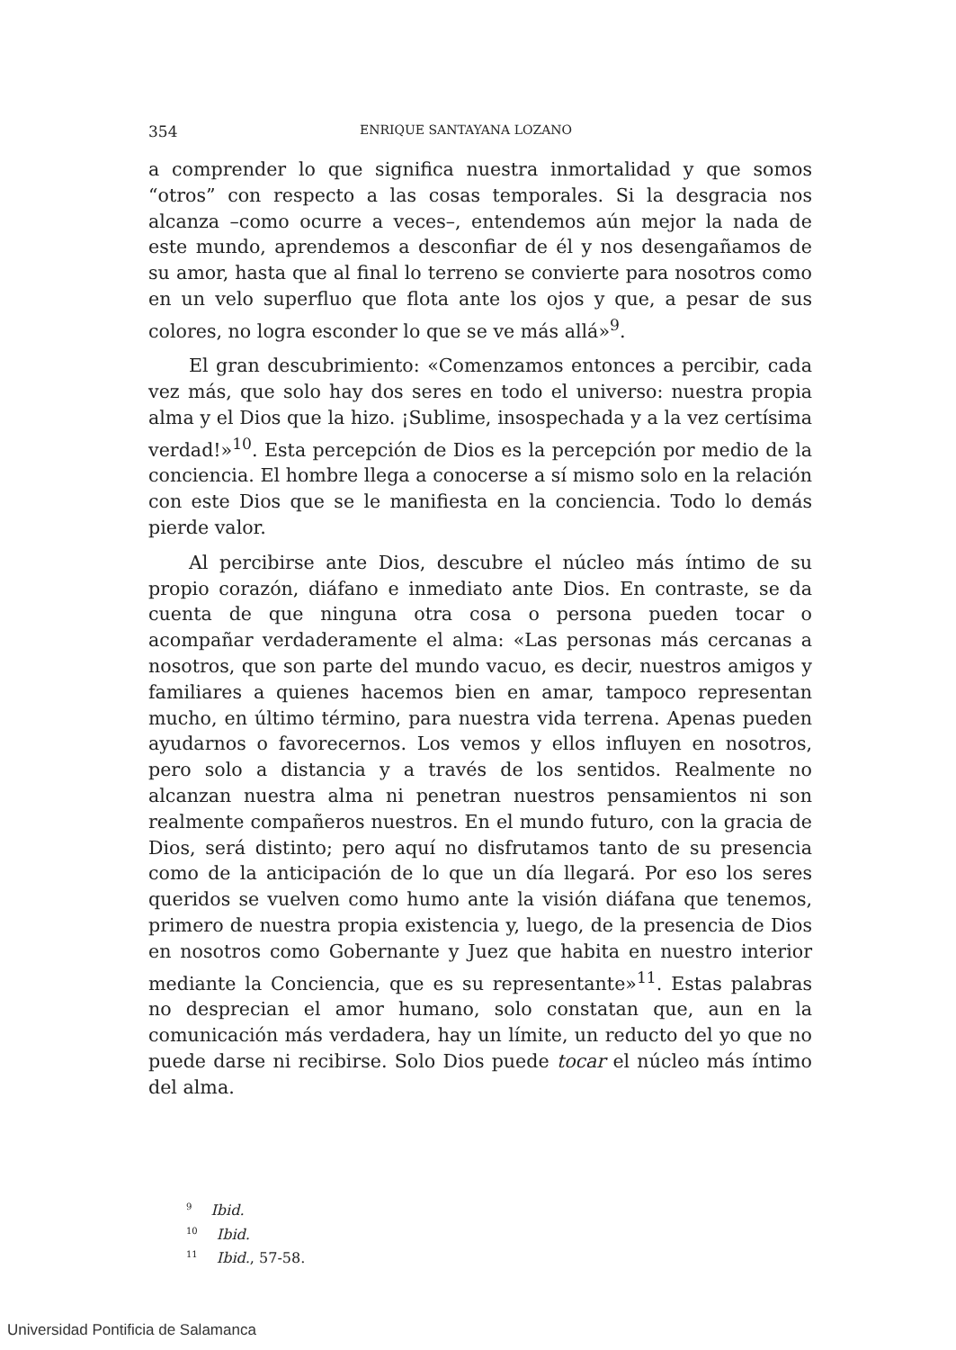354 ENRIQUE SANTAYANA LOZANO
a comprender lo que significa nuestra inmortalidad y que somos “otros” con respecto a las cosas temporales. Si la desgracia nos alcanza –como ocurre a veces–, entendemos aún mejor la nada de este mundo, aprendemos a desconfiar de él y nos desengañamos de su amor, hasta que al final lo terreno se convierte para nosotros como en un velo superfluo que flota ante los ojos y que, a pesar de sus colores, no logra esconder lo que se ve más allá»<sup>9</sup>.
El gran descubrimiento: «Comenzamos entonces a percibir, cada vez más, que solo hay dos seres en todo el universo: nuestra propia alma y el Dios que la hizo. ¡Sublime, insospechada y a la vez certísima verdad!»<sup>10</sup>. Esta percepción de Dios es la percepción por medio de la conciencia. El hombre llega a conocerse a sí mismo solo en la relación con este Dios que se le manifiesta en la conciencia. Todo lo demás pierde valor.
Al percibirse ante Dios, descubre el núcleo más íntimo de su propio corazón, diáfano e inmediato ante Dios. En contraste, se da cuenta de que ninguna otra cosa o persona pueden tocar o acompañar verdaderamente el alma: «Las personas más cercanas a nosotros, que son parte del mundo vacuo, es decir, nuestros amigos y familiares a quienes hacemos bien en amar, tampoco representan mucho, en último término, para nuestra vida terrena. Apenas pueden ayudarnos o favorecernos. Los vemos y ellos influyen en nosotros, pero solo a distancia y a través de los sentidos. Realmente no alcanzan nuestra alma ni penetran nuestros pensamientos ni son realmente compañeros nuestros. En el mundo futuro, con la gracia de Dios, será distinto; pero aquí no disfrutamos tanto de su presencia como de la anticipación de lo que un día llegará. Por eso los seres queridos se vuelven como humo ante la visión diáfana que tenemos, primero de nuestra propia existencia y, luego, de la presencia de Dios en nosotros como Gobernante y Juez que habita en nuestro interior mediante la Conciencia, que es su representante»<sup>11</sup>. Estas palabras no desprecian el amor humano, solo constatan que, aun en la comunicación más verdadera, hay un límite, un reducto del yo que no puede darse ni recibirse. Solo Dios puede tocar el núcleo más íntimo del alma.
<sup>9</sup> Ibid.
<sup>10</sup> Ibid.
<sup>11</sup> Ibid., 57-58.
Universidad Pontificia de Salamanca